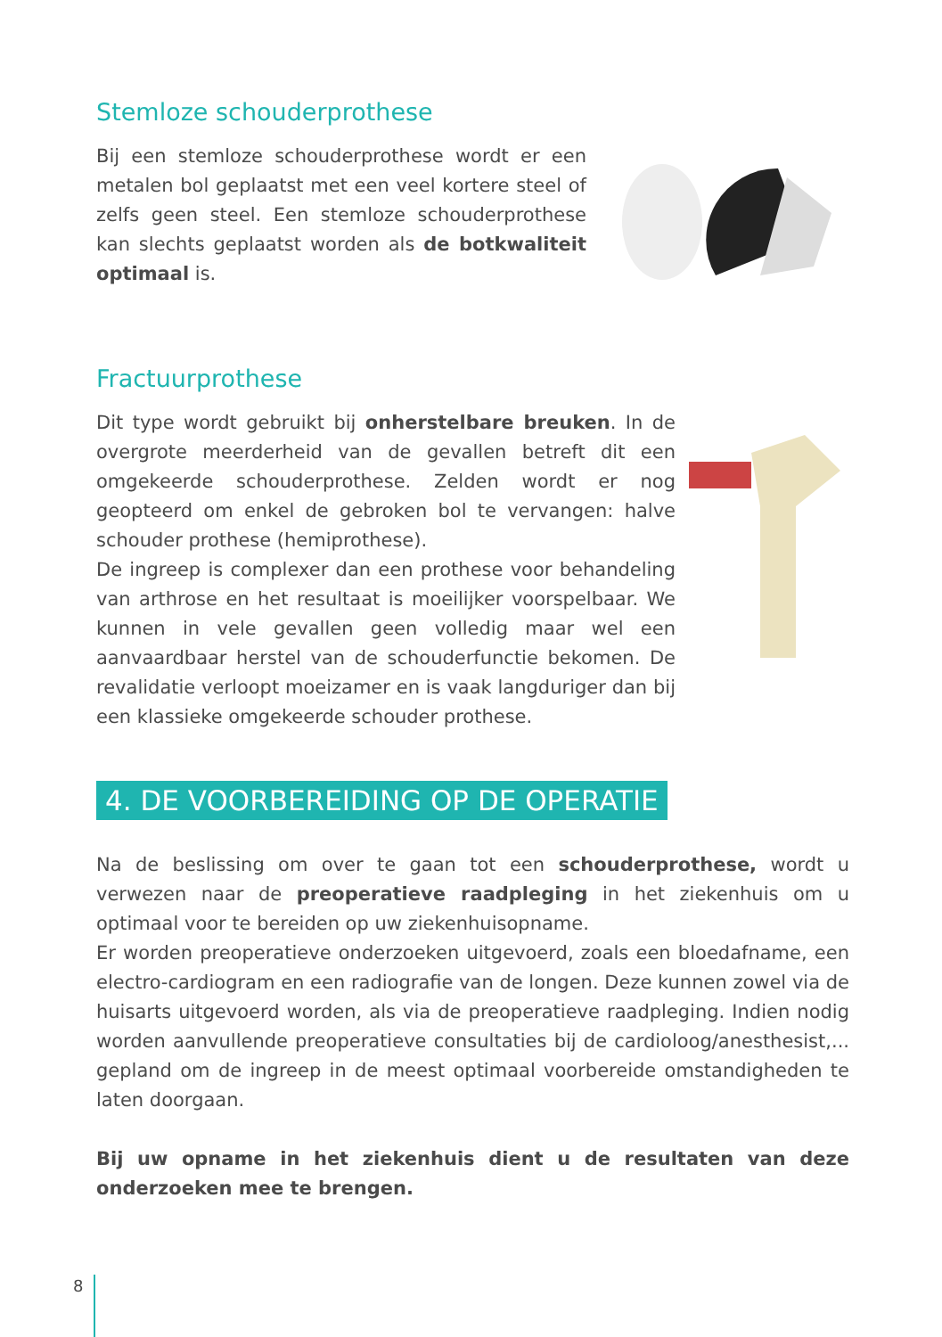Stemloze schouderprothese
Bij een stemloze schouderprothese wordt er een metalen bol geplaatst met een veel kortere steel of zelfs geen steel. Een stemloze schouderprothese kan slechts geplaatst worden als de botkwaliteit optimaal is.
Fractuurprothese
Dit type wordt gebruikt bij onherstelbare breuken. In de overgrote meerderheid van de gevallen betreft dit een omgekeerde schouderprothese. Zelden wordt er nog geopteerd om enkel de gebroken bol te vervangen: halve schouder prothese (hemiprothese).
De ingreep is complexer dan een prothese voor behandeling van arthrose en het resultaat is moeilijker voorspelbaar. We kunnen in vele gevallen geen volledig maar wel een aanvaardbaar herstel van de schouderfunctie bekomen. De revalidatie verloopt moeizamer en is vaak langduriger dan bij een klassieke omgekeerde schouder prothese.
4. DE VOORBEREIDING OP DE OPERATIE
Na de beslissing om over te gaan tot een schouderprothese, wordt u verwezen naar de preoperatieve raadpleging in het ziekenhuis om u optimaal voor te bereiden op uw ziekenhuisopname.
Er worden preoperatieve onderzoeken uitgevoerd, zoals een bloedafname, een electro-cardiogram en een radiografie van de longen. Deze kunnen zowel via de huisarts uitgevoerd worden, als via de preoperatieve raadpleging. Indien nodig worden aanvullende preoperatieve consultaties bij de cardioloog/anesthesist,... gepland om de ingreep in de meest optimaal voorbereide omstandigheden te laten doorgaan.
Bij uw opname in het ziekenhuis dient u de resultaten van deze onderzoeken mee te brengen.
8